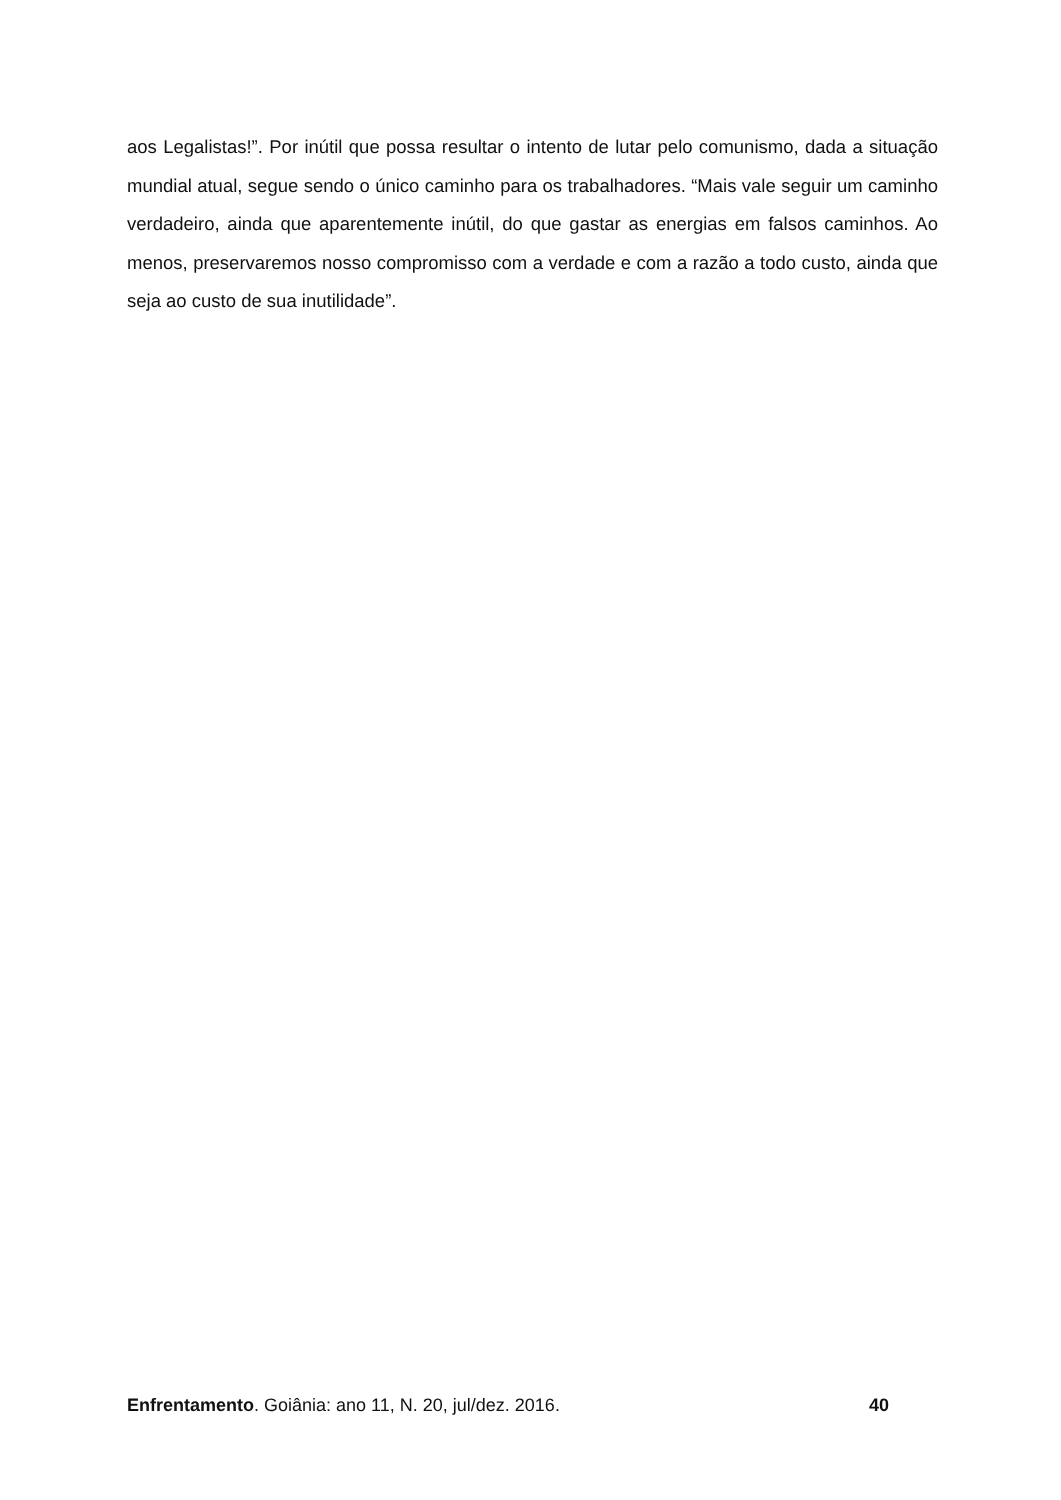aos Legalistas!”. Por inútil que possa resultar o intento de lutar pelo comunismo, dada a situação mundial atual, segue sendo o único caminho para os trabalhadores. “Mais vale seguir um caminho verdadeiro, ainda que aparentemente inútil, do que gastar as energias em falsos caminhos. Ao menos, preservaremos nosso compromisso com a verdade e com a razão a todo custo, ainda que seja ao custo de sua inutilidade”.
Enfrentamento. Goiânia: ano 11, N. 20, jul/dez. 2016. 40